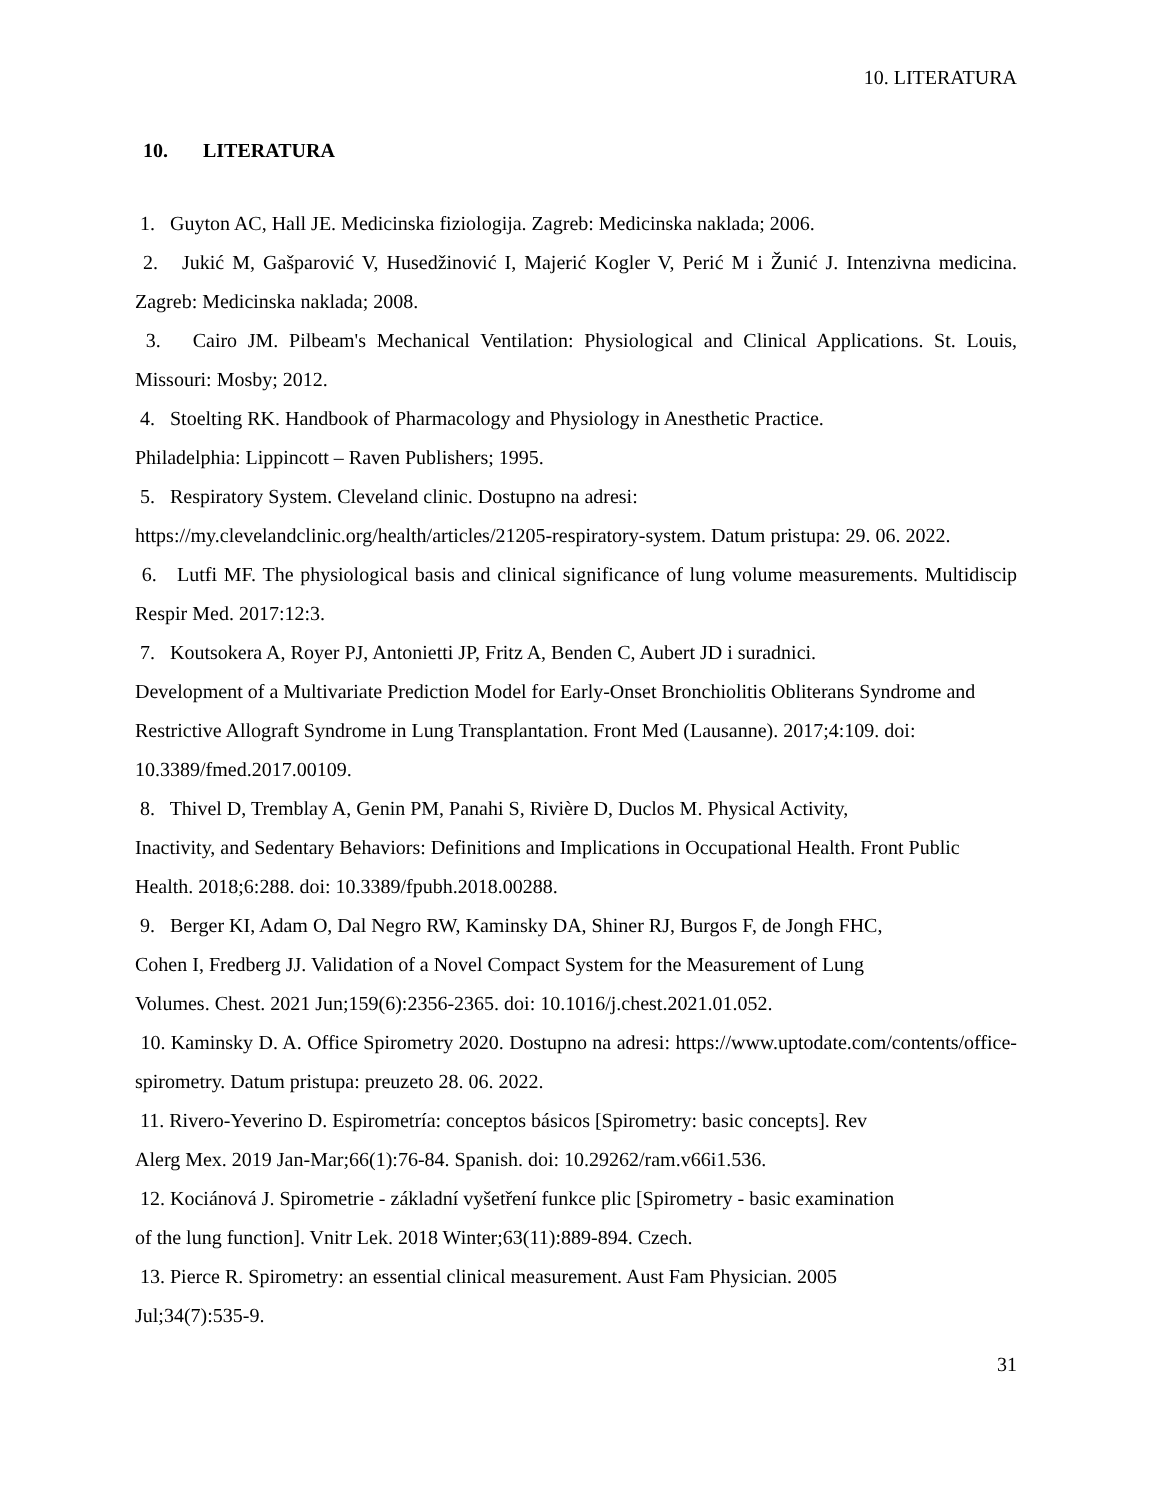10. LITERATURA
10. LITERATURA
1. Guyton AC, Hall JE. Medicinska fiziologija. Zagreb: Medicinska naklada; 2006.
2. Jukić M, Gašparović V, Husedžinović I, Majerić Kogler V, Perić M i Žunić J. Intenzivna medicina. Zagreb: Medicinska naklada; 2008.
3. Cairo JM. Pilbeam's Mechanical Ventilation: Physiological and Clinical Applications. St. Louis, Missouri: Mosby; 2012.
4. Stoelting RK. Handbook of Pharmacology and Physiology in Anesthetic Practice.
Philadelphia: Lippincott – Raven Publishers; 1995.
5. Respiratory System. Cleveland clinic. Dostupno na adresi:
https://my.clevelandclinic.org/health/articles/21205-respiratory-system. Datum pristupa: 29. 06. 2022.
6. Lutfi MF. The physiological basis and clinical significance of lung volume measurements. Multidiscip Respir Med. 2017:12:3.
7. Koutsokera A, Royer PJ, Antonietti JP, Fritz A, Benden C, Aubert JD i suradnici.
Development of a Multivariate Prediction Model for Early-Onset Bronchiolitis Obliterans Syndrome and Restrictive Allograft Syndrome in Lung Transplantation. Front Med (Lausanne). 2017;4:109. doi: 10.3389/fmed.2017.00109.
8. Thivel D, Tremblay A, Genin PM, Panahi S, Rivière D, Duclos M. Physical Activity,
Inactivity, and Sedentary Behaviors: Definitions and Implications in Occupational Health. Front Public Health. 2018;6:288. doi: 10.3389/fpubh.2018.00288.
9. Berger KI, Adam O, Dal Negro RW, Kaminsky DA, Shiner RJ, Burgos F, de Jongh FHC,
Cohen I, Fredberg JJ. Validation of a Novel Compact System for the Measurement of Lung
Volumes. Chest. 2021 Jun;159(6):2356-2365. doi: 10.1016/j.chest.2021.01.052.
10. Kaminsky D. A. Office Spirometry 2020. Dostupno na adresi: https://www.uptodate.com/contents/office-spirometry. Datum pristupa: preuzeto 28. 06. 2022.
11. Rivero-Yeverino D. Espirometría: conceptos básicos [Spirometry: basic concepts]. Rev
Alerg Mex. 2019 Jan-Mar;66(1):76-84. Spanish. doi: 10.29262/ram.v66i1.536.
12. Kociánová J. Spirometrie - základní vyšetření funkce plic [Spirometry - basic examination
of the lung function]. Vnitr Lek. 2018 Winter;63(11):889-894. Czech.
13. Pierce R. Spirometry: an essential clinical measurement. Aust Fam Physician. 2005
Jul;34(7):535-9.
31